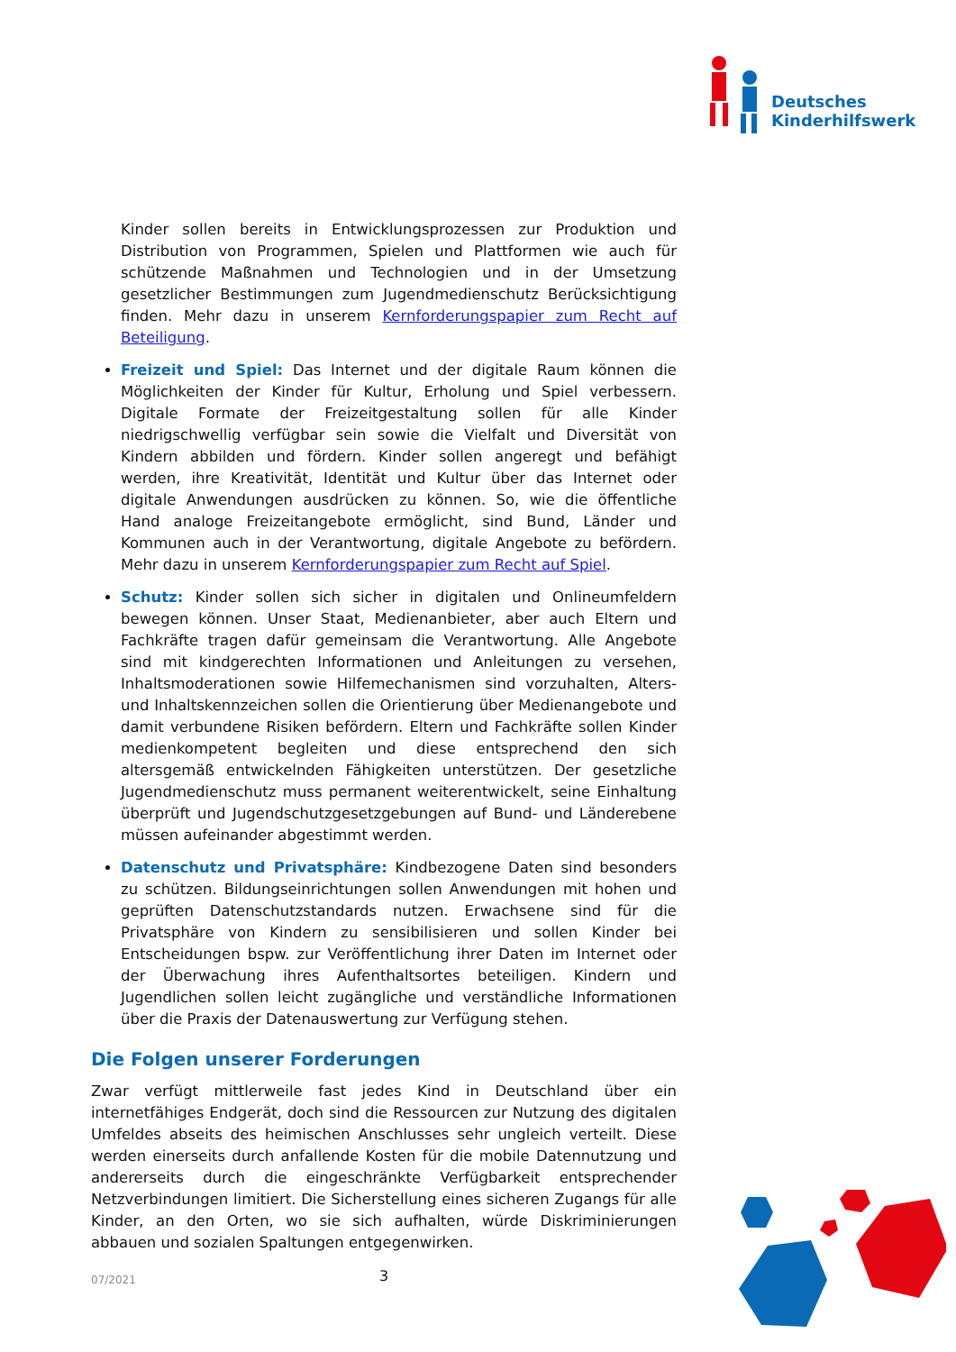Deutsches
Kinderhilfswerk
Kinder sollen bereits in Entwicklungsprozessen zur Produktion und Distribution von Programmen, Spielen und Plattformen wie auch für schützende Maßnahmen und Technologien und in der Umsetzung gesetzlicher Bestimmungen zum Jugendmedienschutz Berücksichtigung finden. Mehr dazu in unserem Kernforderungspapier zum Recht auf Beteiligung.
Freizeit und Spiel: Das Internet und der digitale Raum können die Möglichkeiten der Kinder für Kultur, Erholung und Spiel verbessern. Digitale Formate der Freizeitgestaltung sollen für alle Kinder niedrigschwellig verfügbar sein sowie die Vielfalt und Diversität von Kindern abbilden und fördern. Kinder sollen angeregt und befähigt werden, ihre Kreativität, Identität und Kultur über das Internet oder digitale Anwendungen ausdrücken zu können. So, wie die öffentliche Hand analoge Freizeitangebote ermöglicht, sind Bund, Länder und Kommunen auch in der Verantwortung, digitale Angebote zu befördern. Mehr dazu in unserem Kernforderungspapier zum Recht auf Spiel.
Schutz: Kinder sollen sich sicher in digitalen und Onlineumfeldern bewegen können. Unser Staat, Medienanbieter, aber auch Eltern und Fachkräfte tragen dafür gemeinsam die Verantwortung. Alle Angebote sind mit kindgerechten Informationen und Anleitungen zu versehen, Inhaltsmoderationen sowie Hilfemechanismen sind vorzuhalten, Alters- und Inhaltskennzeichen sollen die Orientierung über Medienangebote und damit verbundene Risiken befördern. Eltern und Fachkräfte sollen Kinder medienkompetent begleiten und diese entsprechend den sich altersgemäß entwickelnden Fähigkeiten unterstützen. Der gesetzliche Jugendmedienschutz muss permanent weiterentwickelt, seine Einhaltung überprüft und Jugendschutzgesetzgebungen auf Bund- und Länderebene müssen aufeinander abgestimmt werden.
Datenschutz und Privatsphäre: Kindbezogene Daten sind besonders zu schützen. Bildungseinrichtungen sollen Anwendungen mit hohen und geprüften Datenschutzstandards nutzen. Erwachsene sind für die Privatsphäre von Kindern zu sensibilisieren und sollen Kinder bei Entscheidungen bspw. zur Veröffentlichung ihrer Daten im Internet oder der Überwachung ihres Aufenthaltsortes beteiligen. Kindern und Jugendlichen sollen leicht zugängliche und verständliche Informationen über die Praxis der Datenauswertung zur Verfügung stehen.
Die Folgen unserer Forderungen
Zwar verfügt mittlerweile fast jedes Kind in Deutschland über ein internetfähiges Endgerät, doch sind die Ressourcen zur Nutzung des digitalen Umfeldes abseits des heimischen Anschlusses sehr ungleich verteilt. Diese werden einerseits durch anfallende Kosten für die mobile Datennutzung und andererseits durch die eingeschränkte Verfügbarkeit entsprechender Netzverbindungen limitiert. Die Sicherstellung eines sicheren Zugangs für alle Kinder, an den Orten, wo sie sich aufhalten, würde Diskriminierungen abbauen und sozialen Spaltungen entgegenwirken.
07/2021 3